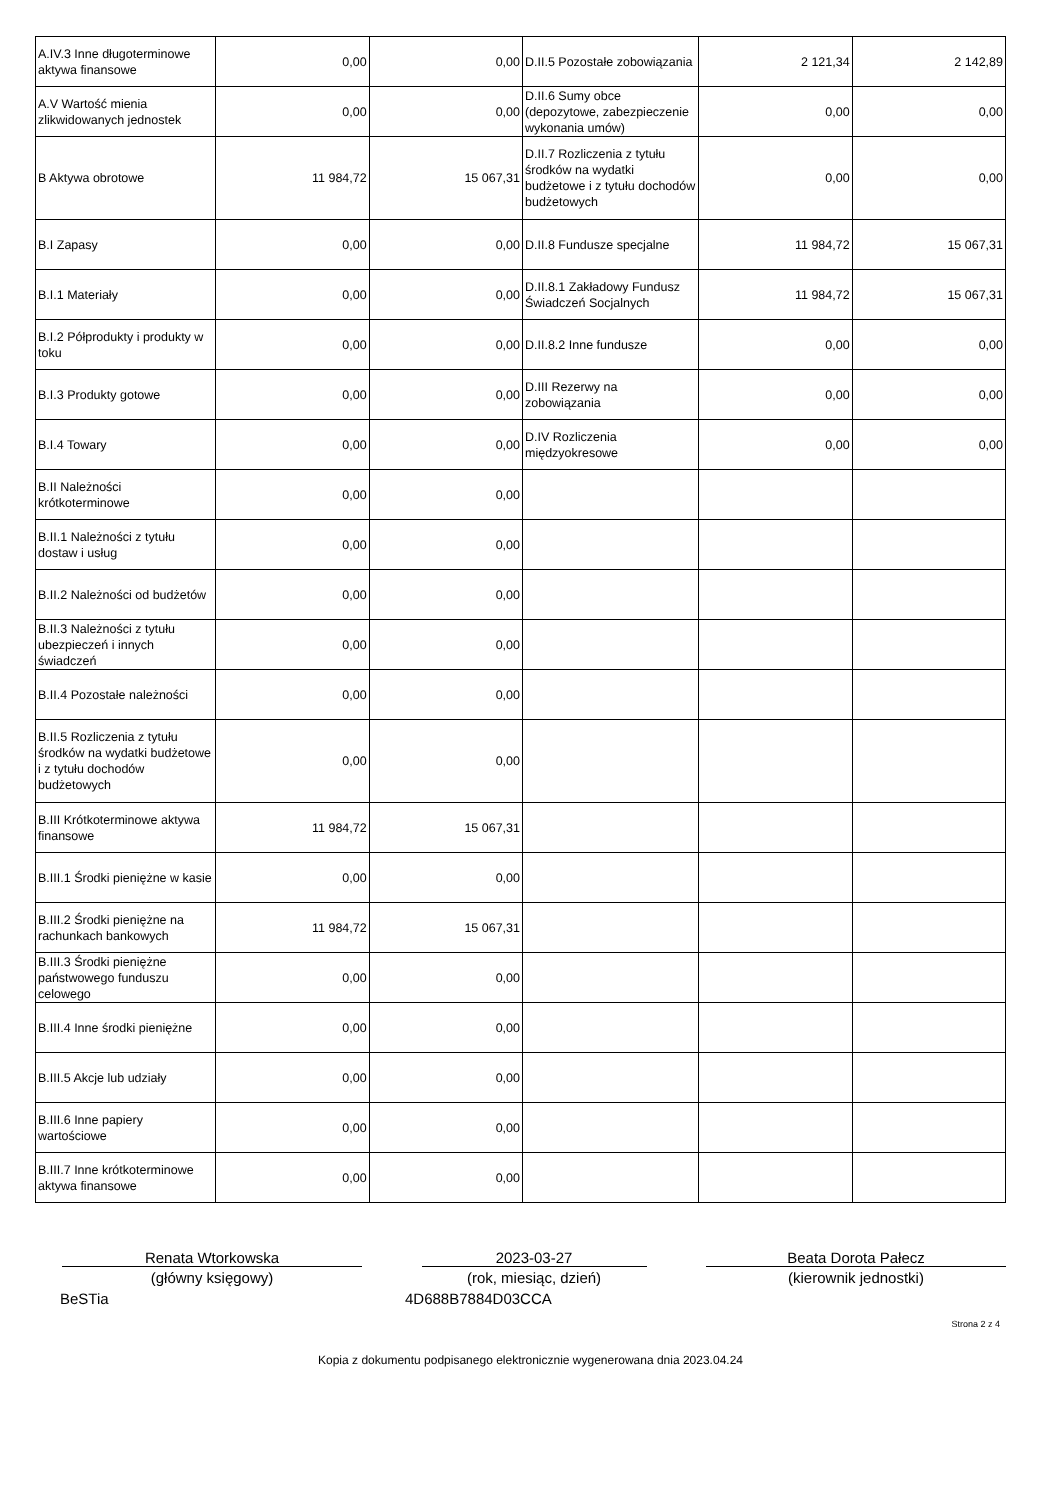| A.IV.3 Inne długoterminowe aktywa finansowe | 0,00 | 0,00 | D.II.5 Pozostałe zobowiązania | 2 121,34 | 2 142,89 |
| A.V Wartość mienia zlikwidowanych jednostek | 0,00 | 0,00 | D.II.6 Sumy obce (depozytowe, zabezpieczenie wykonania umów) | 0,00 | 0,00 |
| B Aktywa obrotowe | 11 984,72 | 15 067,31 | D.II.7 Rozliczenia z tytułu środków na wydatki budżetowe i z tytułu dochodów budżetowych | 0,00 | 0,00 |
| B.I Zapasy | 0,00 | 0,00 | D.II.8 Fundusze specjalne | 11 984,72 | 15 067,31 |
| B.I.1 Materiały | 0,00 | 0,00 | D.II.8.1 Zakładowy Fundusz Świadczeń Socjalnych | 11 984,72 | 15 067,31 |
| B.I.2 Półprodukty i produkty w toku | 0,00 | 0,00 | D.II.8.2 Inne fundusze | 0,00 | 0,00 |
| B.I.3 Produkty gotowe | 0,00 | 0,00 | D.III Rezerwy na zobowiązania | 0,00 | 0,00 |
| B.I.4 Towary | 0,00 | 0,00 | D.IV Rozliczenia międzyokresowe | 0,00 | 0,00 |
| B.II Należności krótkoterminowe | 0,00 | 0,00 | | | |
| B.II.1 Należności z tytułu dostaw i usług | 0,00 | 0,00 | | | |
| B.II.2 Należności od budżetów | 0,00 | 0,00 | | | |
| B.II.3 Należności z tytułu ubezpieczeń i innych świadczeń | 0,00 | 0,00 | | | |
| B.II.4 Pozostałe należności | 0,00 | 0,00 | | | |
| B.II.5 Rozliczenia z tytułu środków na wydatki budżetowe i z tytułu dochodów budżetowych | 0,00 | 0,00 | | | |
| B.III Krótkoterminowe aktywa finansowe | 11 984,72 | 15 067,31 | | | |
| B.III.1 Środki pieniężne w kasie | 0,00 | 0,00 | | | |
| B.III.2 Środki pieniężne na rachunkach bankowych | 11 984,72 | 15 067,31 | | | |
| B.III.3 Środki pieniężne państwowego funduszu celowego | 0,00 | 0,00 | | | |
| B.III.4 Inne środki pieniężne | 0,00 | 0,00 | | | |
| B.III.5 Akcje lub udziały | 0,00 | 0,00 | | | |
| B.III.6 Inne papiery wartościowe | 0,00 | 0,00 | | | |
| B.III.7 Inne krótkoterminowe aktywa finansowe | 0,00 | 0,00 | | | |
Renata Wtorkowska
(główny księgowy)
2023-03-27
(rok, miesiąc, dzień)
Beata Dorota Pałecz
(kierownik jednostki)
BeSTia 4D688B7884D03CCA
Strona 2 z 4
Kopia z dokumentu podpisanego elektronicznie wygenerowana dnia 2023.04.24